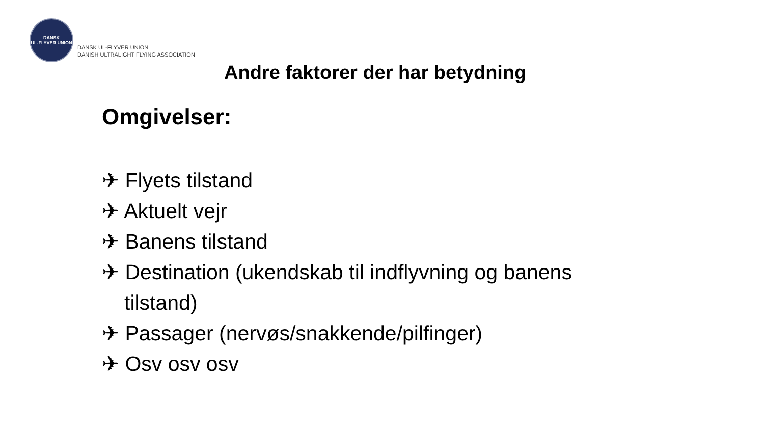DANSK
UL-FLYVER UNION
DANSK UL-FLYVER UNION
DANISH ULTRALIGHT FLYING ASSOCIATION
Andre faktorer der har betydning
Omgivelser:
✈ Flyets tilstand
✈ Aktuelt vejr
✈ Banens tilstand
✈ Destination (ukendskab til indflyvning og banens tilstand)
✈ Passager (nervøs/snakkende/pilfinger)
✈ Osv osv osv